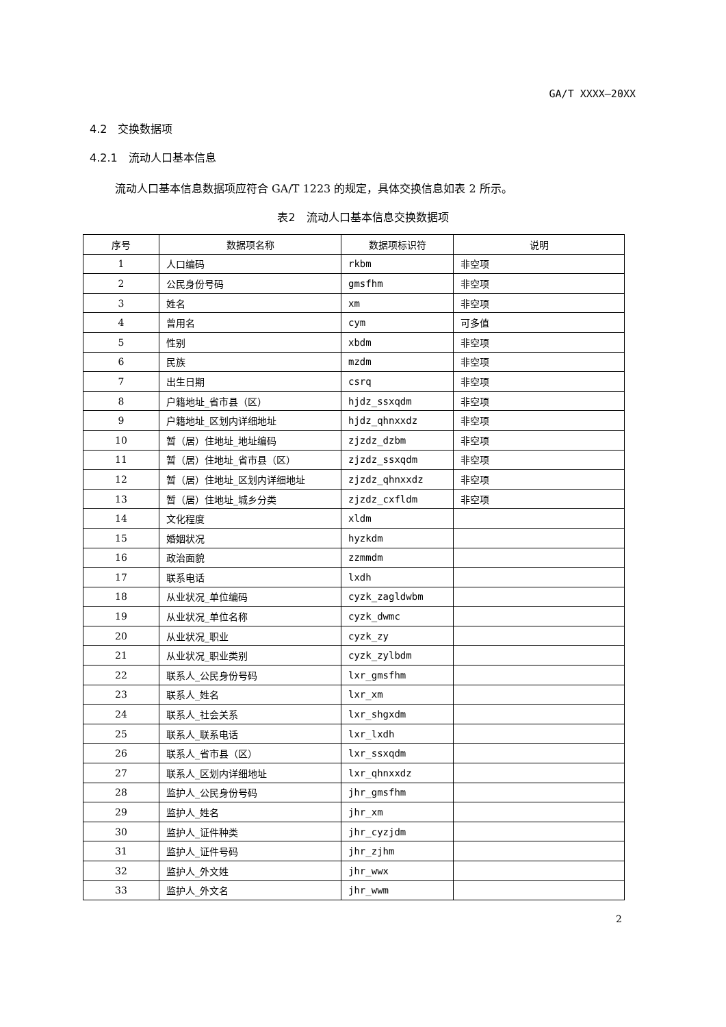GA/T XXXX—20XX
4.2　交换数据项
4.2.1　流动人口基本信息
流动人口基本信息数据项应符合 GA/T 1223 的规定，具体交换信息如表 2 所示。
表2　流动人口基本信息交换数据项
| 序号 | 数据项名称 | 数据项标识符 | 说明 |
| --- | --- | --- | --- |
| 1 | 人口编码 | rkbm | 非空项 |
| 2 | 公民身份号码 | gmsfhm | 非空项 |
| 3 | 姓名 | xm | 非空项 |
| 4 | 曾用名 | cym | 可多值 |
| 5 | 性别 | xbdm | 非空项 |
| 6 | 民族 | mzdm | 非空项 |
| 7 | 出生日期 | csrq | 非空项 |
| 8 | 户籍地址_省市县（区） | hjdz_ssxqdm | 非空项 |
| 9 | 户籍地址_区划内详细地址 | hjdz_qhnxxdz | 非空项 |
| 10 | 暂（居）住地址_地址编码 | zjzdz_dzbm | 非空项 |
| 11 | 暂（居）住地址_省市县（区） | zjzdz_ssxqdm | 非空项 |
| 12 | 暂（居）住地址_区划内详细地址 | zjzdz_qhnxxdz | 非空项 |
| 13 | 暂（居）住地址_城乡分类 | zjzdz_cxfldm | 非空项 |
| 14 | 文化程度 | xldm | |
| 15 | 婚姻状况 | hyzkdm | |
| 16 | 政治面貌 | zzmmdm | |
| 17 | 联系电话 | lxdh | |
| 18 | 从业状况_单位编码 | cyzk_zagldwbm | |
| 19 | 从业状况_单位名称 | cyzk_dwmc | |
| 20 | 从业状况_职业 | cyzk_zy | |
| 21 | 从业状况_职业类别 | cyzk_zylbdm | |
| 22 | 联系人_公民身份号码 | lxr_gmsfhm | |
| 23 | 联系人_姓名 | lxr_xm | |
| 24 | 联系人_社会关系 | lxr_shgxdm | |
| 25 | 联系人_联系电话 | lxr_lxdh | |
| 26 | 联系人_省市县（区） | lxr_ssxqdm | |
| 27 | 联系人_区划内详细地址 | lxr_qhnxxdz | |
| 28 | 监护人_公民身份号码 | jhr_gmsfhm | |
| 29 | 监护人_姓名 | jhr_xm | |
| 30 | 监护人_证件种类 | jhr_cyzjdm | |
| 31 | 监护人_证件号码 | jhr_zjhm | |
| 32 | 监护人_外文姓 | jhr_wwx | |
| 33 | 监护人_外文名 | jhr_wwm | |
2